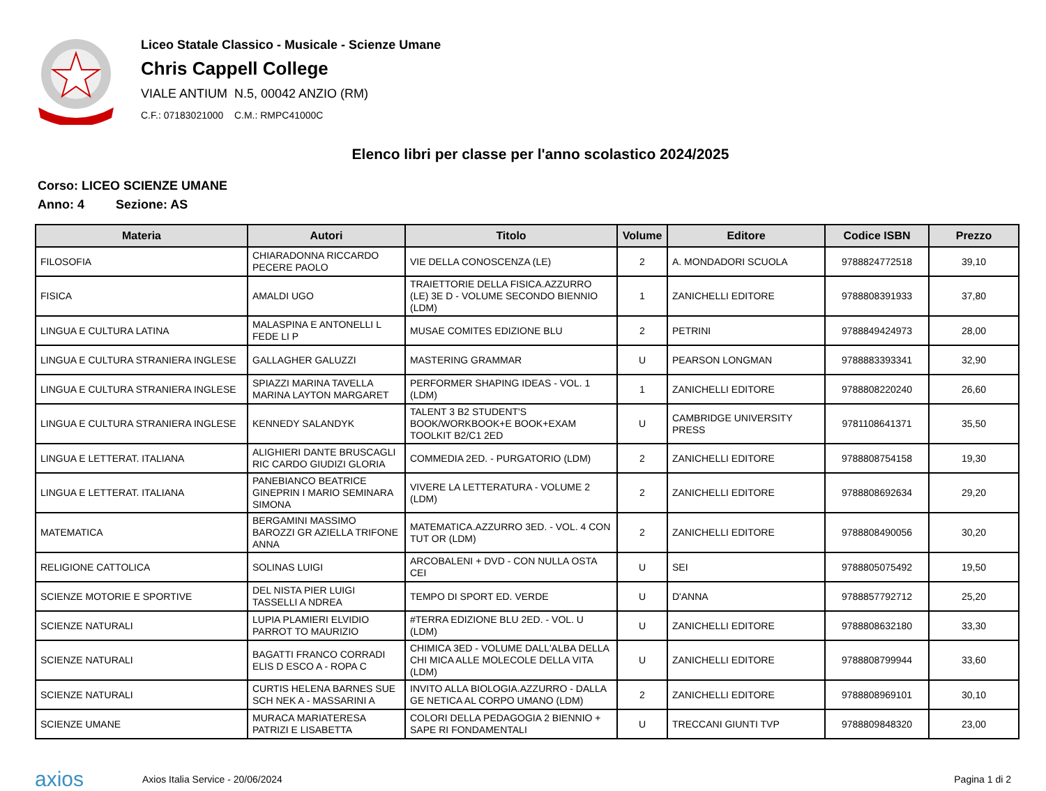Liceo Statale Classico - Musicale - Scienze Umane
Chris Cappell College
VIALE ANTIUM N.5, 00042 ANZIO (RM)
C.F.: 07183021000 C.M.: RMPC41000C
Elenco libri per classe per l'anno scolastico 2024/2025
Corso: LICEO SCIENZE UMANE
Anno: 4 Sezione: AS
| Materia | Autori | Titolo | Volume | Editore | Codice ISBN | Prezzo |
| --- | --- | --- | --- | --- | --- | --- |
| FILOSOFIA | CHIARADONNA RICCARDO PECERE PAOLO | VIE DELLA CONOSCENZA (LE) | 2 | A. MONDADORI SCUOLA | 9788824772518 | 39,10 |
| FISICA | AMALDI UGO | TRAIETTORIE DELLA FISICA.AZZURRO (LE) 3E D - VOLUME SECONDO BIENNIO (LDM) | 1 | ZANICHELLI EDITORE | 9788808391933 | 37,80 |
| LINGUA E CULTURA LATINA | MALASPINA E ANTONELLI L FEDE LI P | MUSAE COMITES EDIZIONE BLU | 2 | PETRINI | 9788849424973 | 28,00 |
| LINGUA E CULTURA STRANIERA INGLESE | GALLAGHER GALUZZI | MASTERING GRAMMAR | U | PEARSON LONGMAN | 9788883393341 | 32,90 |
| LINGUA E CULTURA STRANIERA INGLESE | SPIAZZI MARINA TAVELLA MARINA LAYTON MARGARET | PERFORMER SHAPING IDEAS - VOL. 1 (LDM) | 1 | ZANICHELLI EDITORE | 9788808220240 | 26,60 |
| LINGUA E CULTURA STRANIERA INGLESE | KENNEDY SALANDYK | TALENT 3 B2 STUDENT'S BOOK/WORKBOOK+E BOOK+EXAM TOOLKIT B2/C1 2ED | U | CAMBRIDGE UNIVERSITY PRESS | 9781108641371 | 35,50 |
| LINGUA E LETTERAT. ITALIANA | ALIGHIERI DANTE BRUSCAGLI RIC CARDO GIUDIZI GLORIA | COMMEDIA 2ED. - PURGATORIO (LDM) | 2 | ZANICHELLI EDITORE | 9788808754158 | 19,30 |
| LINGUA E LETTERAT. ITALIANA | PANEBIANCO BEATRICE GINEPRIN I MARIO SEMINARA SIMONA | VIVERE LA LETTERATURA - VOLUME 2 (LDM) | 2 | ZANICHELLI EDITORE | 9788808692634 | 29,20 |
| MATEMATICA | BERGAMINI MASSIMO BAROZZI GR AZIELLA TRIFONE ANNA | MATEMATICA.AZZURRO 3ED. - VOL. 4 CON TUT OR (LDM) | 2 | ZANICHELLI EDITORE | 9788808490056 | 30,20 |
| RELIGIONE CATTOLICA | SOLINAS LUIGI | ARCOBALENI + DVD - CON NULLA OSTA CEI | U | SEI | 9788805075492 | 19,50 |
| SCIENZE MOTORIE E SPORTIVE | DEL NISTA PIER LUIGI TASSELLI A NDREA | TEMPO DI SPORT ED. VERDE | U | D'ANNA | 9788857792712 | 25,20 |
| SCIENZE NATURALI | LUPIA PLAMIERI ELVIDIO PARROT TO MAURIZIO | #TERRA EDIZIONE BLU 2ED. - VOL. U (LDM) | U | ZANICHELLI EDITORE | 9788808632180 | 33,30 |
| SCIENZE NATURALI | BAGATTI FRANCO CORRADI ELIS D ESCO A - ROPA C | CHIMICA 3ED - VOLUME DALL'ALBA DELLA CHI MICA ALLE MOLECOLE DELLA VITA (LDM) | U | ZANICHELLI EDITORE | 9788808799944 | 33,60 |
| SCIENZE NATURALI | CURTIS HELENA BARNES SUE SCH NEK A - MASSARINI A | INVITO ALLA BIOLOGIA.AZZURRO - DALLA GE NETICA AL CORPO UMANO (LDM) | 2 | ZANICHELLI EDITORE | 9788808969101 | 30,10 |
| SCIENZE UMANE | MURACA MARIATERESA PATRIZI E LISABETTA | COLORI DELLA PEDAGOGIA 2 BIENNIO + SAPE RI FONDAMENTALI | U | TRECCANI GIUNTI TVP | 9788809848320 | 23,00 |
axios
Axios Italia Service - 20/06/2024
Pagina 1 di 2